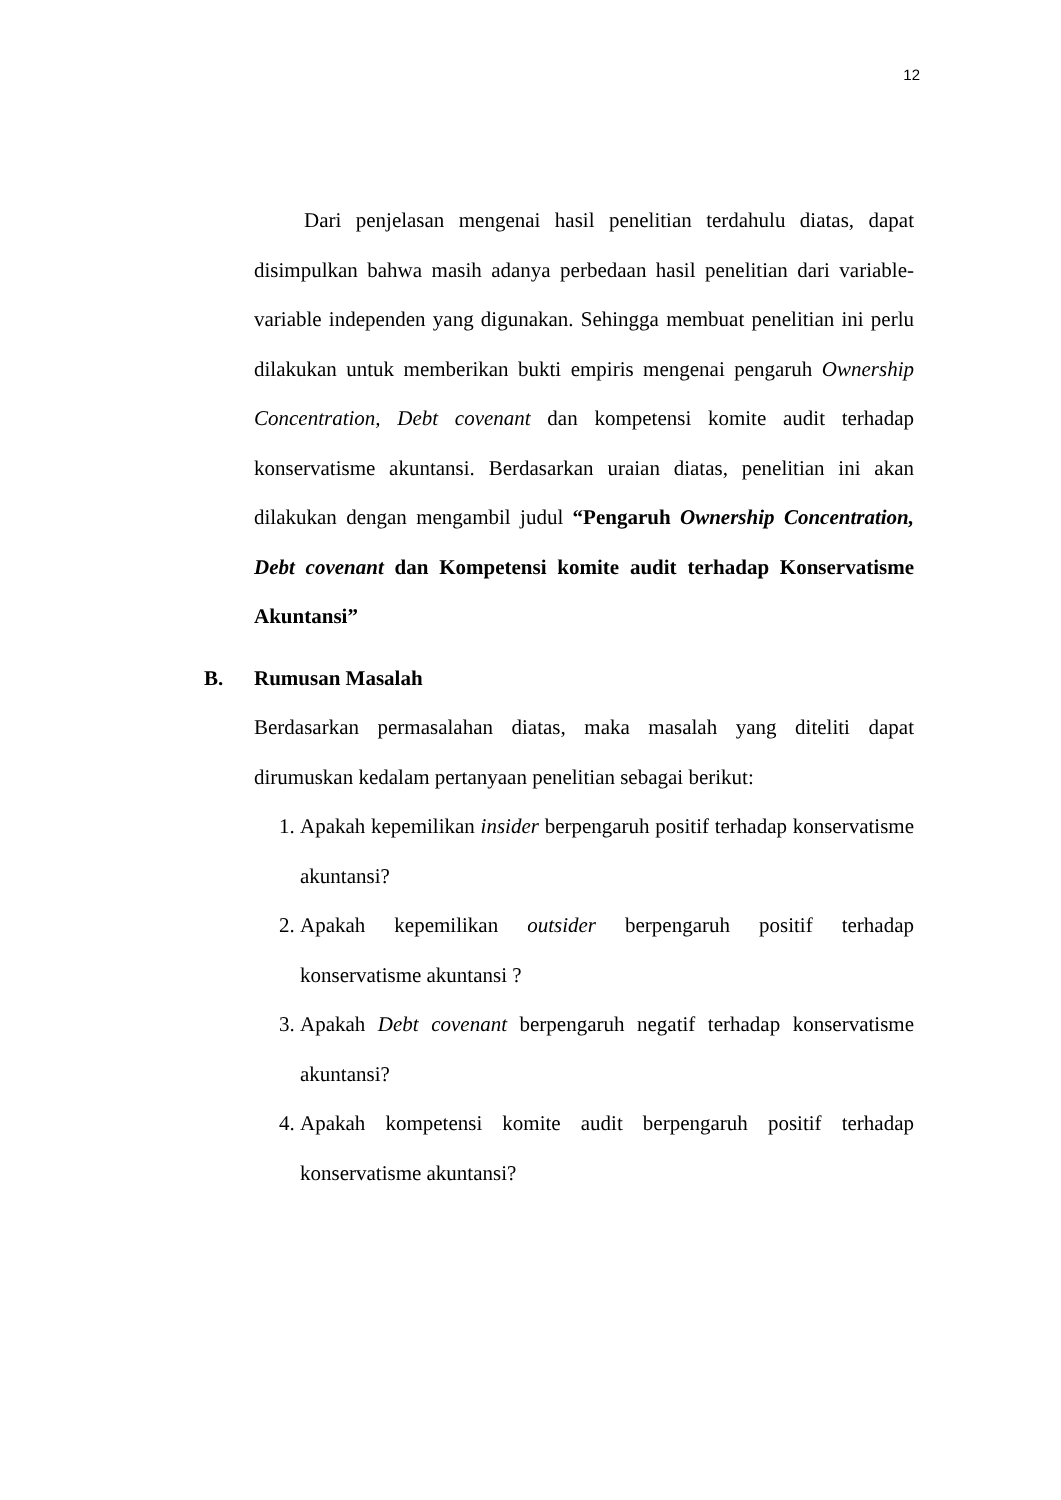12
Dari penjelasan mengenai hasil penelitian terdahulu diatas, dapat disimpulkan bahwa masih adanya perbedaan hasil penelitian dari variable-variable independen yang digunakan. Sehingga membuat penelitian ini perlu dilakukan untuk memberikan bukti empiris mengenai pengaruh Ownership Concentration, Debt covenant dan kompetensi komite audit terhadap konservatisme akuntansi. Berdasarkan uraian diatas, penelitian ini akan dilakukan dengan mengambil judul “Pengaruh Ownership Concentration, Debt covenant dan Kompetensi komite audit terhadap Konservatisme Akuntansi”
B. Rumusan Masalah
Berdasarkan permasalahan diatas, maka masalah yang diteliti dapat dirumuskan kedalam pertanyaan penelitian sebagai berikut:
1. Apakah kepemilikan insider berpengaruh positif terhadap konservatisme akuntansi?
2. Apakah kepemilikan outsider berpengaruh positif terhadap konservatisme akuntansi ?
3. Apakah Debt covenant berpengaruh negatif terhadap konservatisme akuntansi?
4. Apakah kompetensi komite audit berpengaruh positif terhadap konservatisme akuntansi?